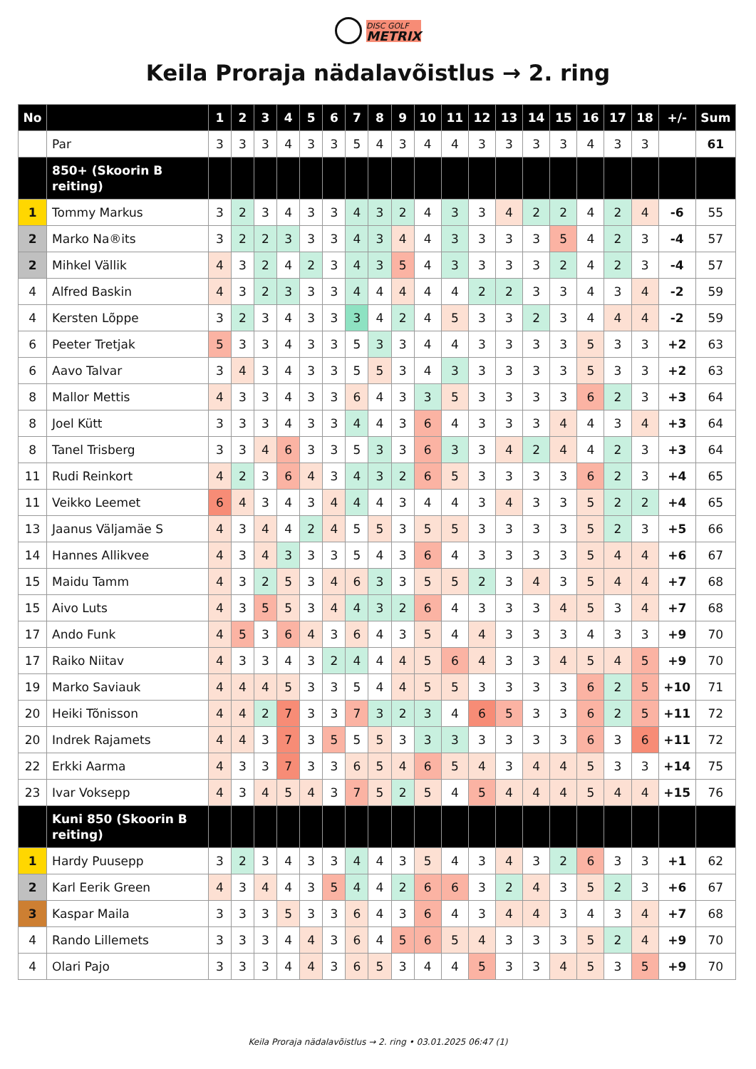DISC GOLF
METRIX
Keila Proraja nädalavõistlus → 2. ring
| No | | 1 | 2 | 3 | 4 | 5 | 6 | 7 | 8 | 9 | 10 | 11 | 12 | 13 | 14 | 15 | 16 | 17 | 18 | +/- | Sum |
| --- | --- | --- | --- | --- | --- | --- | --- | --- | --- | --- | --- | --- | --- | --- | --- | --- | --- | --- | --- | --- | --- |
| | Par | 3 | 3 | 3 | 4 | 3 | 3 | 5 | 4 | 3 | 4 | 4 | 3 | 3 | 3 | 3 | 4 | 3 | 3 | | 61 |
| | 850+ (Skoorin B reiting) | | | | | | | | | | | | | | | | | | | | |
| 1 | Tommy Markus | 3 | 2 | 3 | 4 | 3 | 3 | 4 | 3 | 2 | 4 | 3 | 3 | 4 | 2 | 2 | 4 | 2 | 4 | -6 | 55 |
| 2 | Marko Na®its | 3 | 2 | 2 | 3 | 3 | 3 | 4 | 3 | 4 | 4 | 3 | 3 | 3 | 3 | 5 | 4 | 2 | 3 | -4 | 57 |
| 2 | Mihkel Vällik | 4 | 3 | 2 | 4 | 2 | 3 | 4 | 3 | 5 | 4 | 3 | 3 | 3 | 3 | 2 | 4 | 2 | 3 | -4 | 57 |
| 4 | Alfred Baskin | 4 | 3 | 2 | 3 | 3 | 3 | 4 | 4 | 4 | 4 | 4 | 2 | 2 | 3 | 3 | 4 | 3 | 4 | -2 | 59 |
| 4 | Kersten Lõppe | 3 | 2 | 3 | 4 | 3 | 3 | 3 | 4 | 2 | 4 | 5 | 3 | 3 | 2 | 3 | 4 | 4 | 4 | -2 | 59 |
| 6 | Peeter Tretjak | 5 | 3 | 3 | 4 | 3 | 3 | 5 | 3 | 3 | 4 | 4 | 3 | 3 | 3 | 3 | 5 | 3 | 3 | +2 | 63 |
| 6 | Aavo Talvar | 3 | 4 | 3 | 4 | 3 | 3 | 5 | 5 | 3 | 4 | 3 | 3 | 3 | 3 | 3 | 5 | 3 | 3 | +2 | 63 |
| 8 | Mallor Mettis | 4 | 3 | 3 | 4 | 3 | 3 | 6 | 4 | 3 | 3 | 5 | 3 | 3 | 3 | 3 | 6 | 2 | 3 | +3 | 64 |
| 8 | Joel Kütt | 3 | 3 | 3 | 4 | 3 | 3 | 4 | 4 | 3 | 6 | 4 | 3 | 3 | 3 | 4 | 4 | 3 | 4 | +3 | 64 |
| 8 | Tanel Trisberg | 3 | 3 | 4 | 6 | 3 | 3 | 5 | 3 | 3 | 6 | 3 | 3 | 4 | 2 | 4 | 4 | 2 | 3 | +3 | 64 |
| 11 | Rudi Reinkort | 4 | 2 | 3 | 6 | 4 | 3 | 4 | 3 | 2 | 6 | 5 | 3 | 3 | 3 | 3 | 6 | 2 | 3 | +4 | 65 |
| 11 | Veikko Leemet | 6 | 4 | 3 | 4 | 3 | 4 | 4 | 4 | 3 | 4 | 4 | 3 | 4 | 3 | 3 | 5 | 2 | 2 | +4 | 65 |
| 13 | Jaanus Väljamäe S | 4 | 3 | 4 | 4 | 2 | 4 | 5 | 5 | 3 | 5 | 5 | 3 | 3 | 3 | 3 | 5 | 2 | 3 | +5 | 66 |
| 14 | Hannes Allikvee | 4 | 3 | 4 | 3 | 3 | 3 | 5 | 4 | 3 | 6 | 4 | 3 | 3 | 3 | 3 | 5 | 4 | 4 | +6 | 67 |
| 15 | Maidu Tamm | 4 | 3 | 2 | 5 | 3 | 4 | 6 | 3 | 3 | 5 | 5 | 2 | 3 | 4 | 3 | 5 | 4 | 4 | +7 | 68 |
| 15 | Aivo Luts | 4 | 3 | 5 | 5 | 3 | 4 | 4 | 3 | 2 | 6 | 4 | 3 | 3 | 3 | 4 | 5 | 3 | 4 | +7 | 68 |
| 17 | Ando Funk | 4 | 5 | 3 | 6 | 4 | 3 | 6 | 4 | 3 | 5 | 4 | 4 | 3 | 3 | 3 | 4 | 3 | 3 | +9 | 70 |
| 17 | Raiko Niitav | 4 | 3 | 3 | 4 | 3 | 2 | 4 | 4 | 4 | 5 | 6 | 4 | 3 | 3 | 4 | 5 | 4 | 5 | +9 | 70 |
| 19 | Marko Saviauk | 4 | 4 | 4 | 5 | 3 | 3 | 5 | 4 | 4 | 5 | 5 | 3 | 3 | 3 | 3 | 6 | 2 | 5 | +10 | 71 |
| 20 | Heiki Tõnisson | 4 | 4 | 2 | 7 | 3 | 3 | 7 | 3 | 2 | 3 | 4 | 6 | 5 | 3 | 3 | 6 | 2 | 5 | +11 | 72 |
| 20 | Indrek Rajamets | 4 | 4 | 3 | 7 | 3 | 5 | 5 | 5 | 3 | 3 | 3 | 3 | 3 | 3 | 3 | 6 | 3 | 6 | +11 | 72 |
| 22 | Erkki Aarma | 4 | 3 | 3 | 7 | 3 | 3 | 6 | 5 | 4 | 6 | 5 | 4 | 3 | 4 | 4 | 5 | 3 | 3 | +14 | 75 |
| 23 | Ivar Voksepp | 4 | 3 | 4 | 5 | 4 | 3 | 7 | 5 | 2 | 5 | 4 | 5 | 4 | 4 | 4 | 5 | 4 | 4 | +15 | 76 |
| | Kuni 850 (Skoorin B reiting) | | | | | | | | | | | | | | | | | | | | |
| 1 | Hardy Puusepp | 3 | 2 | 3 | 4 | 3 | 3 | 4 | 4 | 3 | 5 | 4 | 3 | 4 | 3 | 2 | 6 | 3 | 3 | +1 | 62 |
| 2 | Karl Eerik Green | 4 | 3 | 4 | 4 | 3 | 5 | 4 | 4 | 2 | 6 | 6 | 3 | 2 | 4 | 3 | 5 | 2 | 3 | +6 | 67 |
| 3 | Kaspar Maila | 3 | 3 | 3 | 5 | 3 | 3 | 6 | 4 | 3 | 6 | 4 | 3 | 4 | 4 | 3 | 4 | 3 | 4 | +7 | 68 |
| 4 | Rando Lillemets | 3 | 3 | 3 | 4 | 4 | 3 | 6 | 4 | 5 | 6 | 5 | 4 | 3 | 3 | 3 | 5 | 2 | 4 | +9 | 70 |
| 4 | Olari Pajo | 3 | 3 | 3 | 4 | 4 | 3 | 6 | 5 | 3 | 4 | 4 | 5 | 3 | 3 | 4 | 5 | 3 | 5 | +9 | 70 |
Keila Proraja nädalavõistlus → 2. ring • 03.01.2025 06:47 (1)